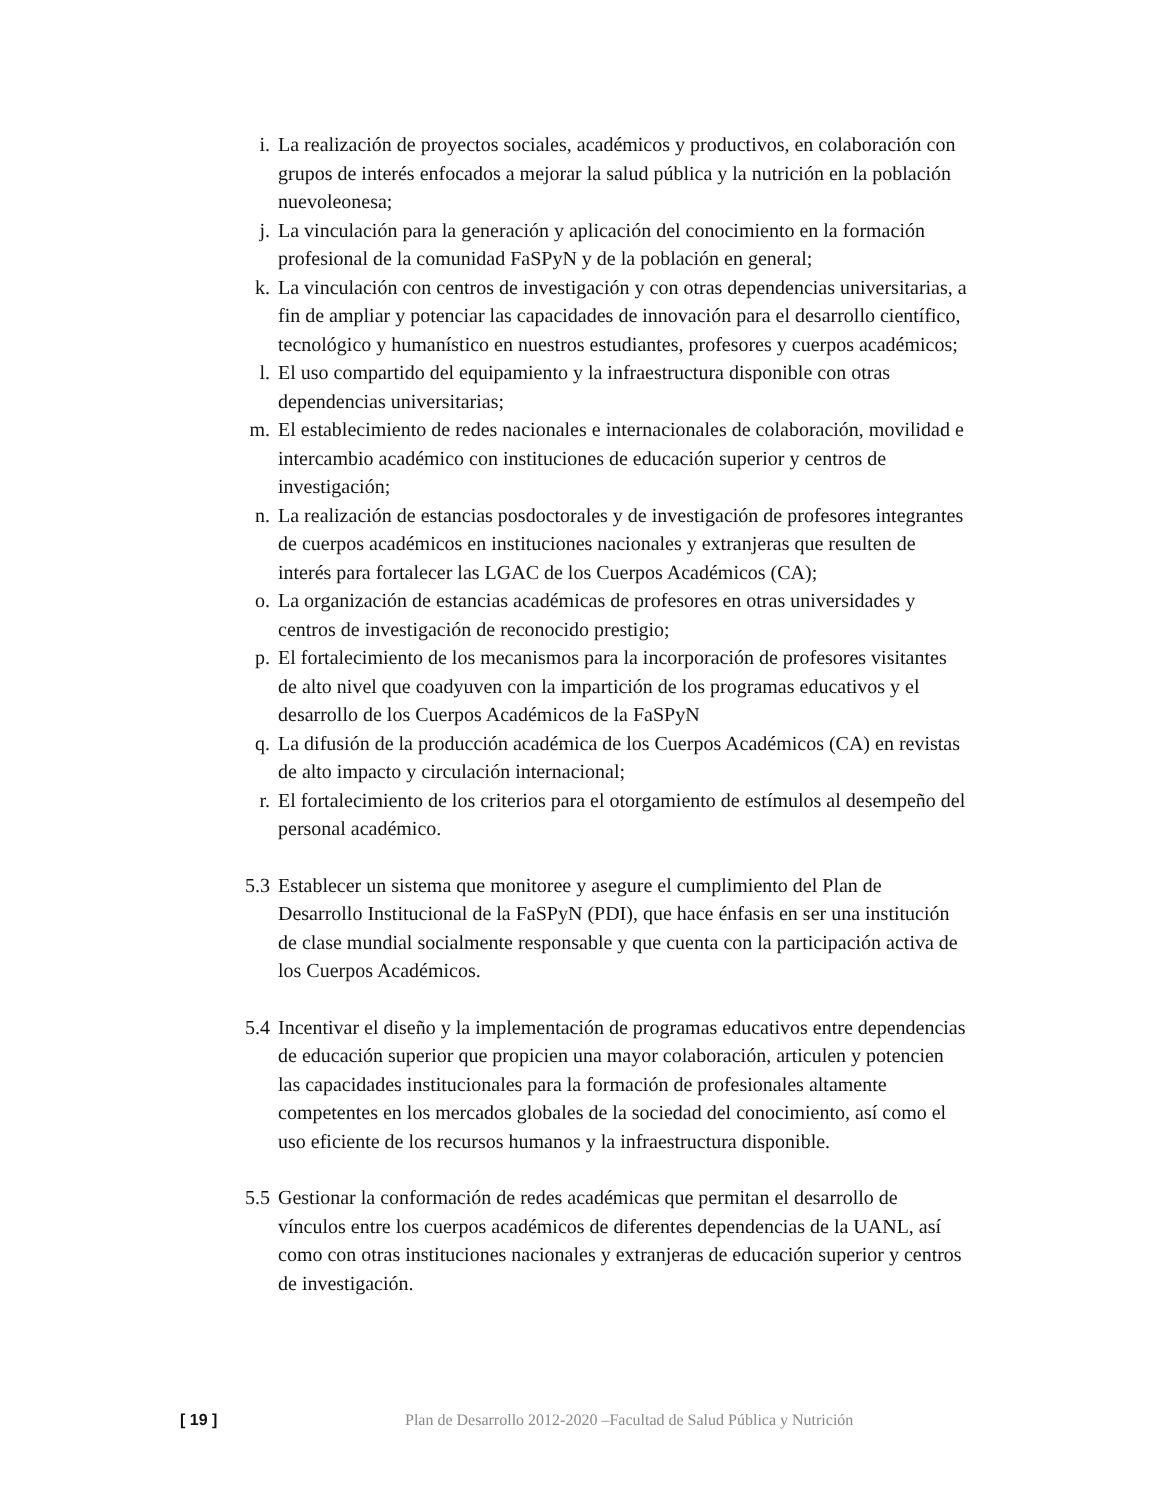i. La realización de proyectos sociales, académicos y productivos, en colaboración con grupos de interés enfocados a mejorar la salud pública y la nutrición en la población nuevoleonesa;
j. La vinculación para la generación y aplicación del conocimiento en la formación profesional de la comunidad FaSPyN y de la población en general;
k. La vinculación con centros de investigación y con otras dependencias universitarias, a fin de ampliar y potenciar las capacidades de innovación para el desarrollo científico, tecnológico y humanístico en nuestros estudiantes, profesores y cuerpos académicos;
l. El uso compartido del equipamiento y la infraestructura disponible con otras dependencias universitarias;
m. El establecimiento de redes nacionales e internacionales de colaboración, movilidad e intercambio académico con instituciones de educación superior y centros de investigación;
n. La realización de estancias posdoctorales y de investigación de profesores integrantes de cuerpos académicos en instituciones nacionales y extranjeras que resulten de interés para fortalecer las LGAC de los Cuerpos Académicos (CA);
o. La organización de estancias académicas de profesores en otras universidades y centros de investigación de reconocido prestigio;
p. El fortalecimiento de los mecanismos para la incorporación de profesores visitantes de alto nivel que coadyuven con la impartición de los programas educativos y el desarrollo de los Cuerpos Académicos de la FaSPyN
q. La difusión de la producción académica de los Cuerpos Académicos (CA) en revistas de alto impacto y circulación internacional;
r. El fortalecimiento de los criterios para el otorgamiento de estímulos al desempeño del personal académico.
5.3 Establecer un sistema que monitoree y asegure el cumplimiento del Plan de Desarrollo Institucional de la FaSPyN (PDI), que hace énfasis en ser una institución de clase mundial socialmente responsable y que cuenta con la participación activa de los Cuerpos Académicos.
5.4 Incentivar el diseño y la implementación de programas educativos entre dependencias de educación superior que propicien una mayor colaboración, articulen y potencien las capacidades institucionales para la formación de profesionales altamente competentes en los mercados globales de la sociedad del conocimiento, así como el uso eficiente de los recursos humanos y la infraestructura disponible.
5.5 Gestionar la conformación de redes académicas que permitan el desarrollo de vínculos entre los cuerpos académicos de diferentes dependencias de la UANL, así como con otras instituciones nacionales y extranjeras de educación superior y centros de investigación.
[ 19 ] Plan de Desarrollo 2012-2020 –Facultad de Salud Pública y Nutrición